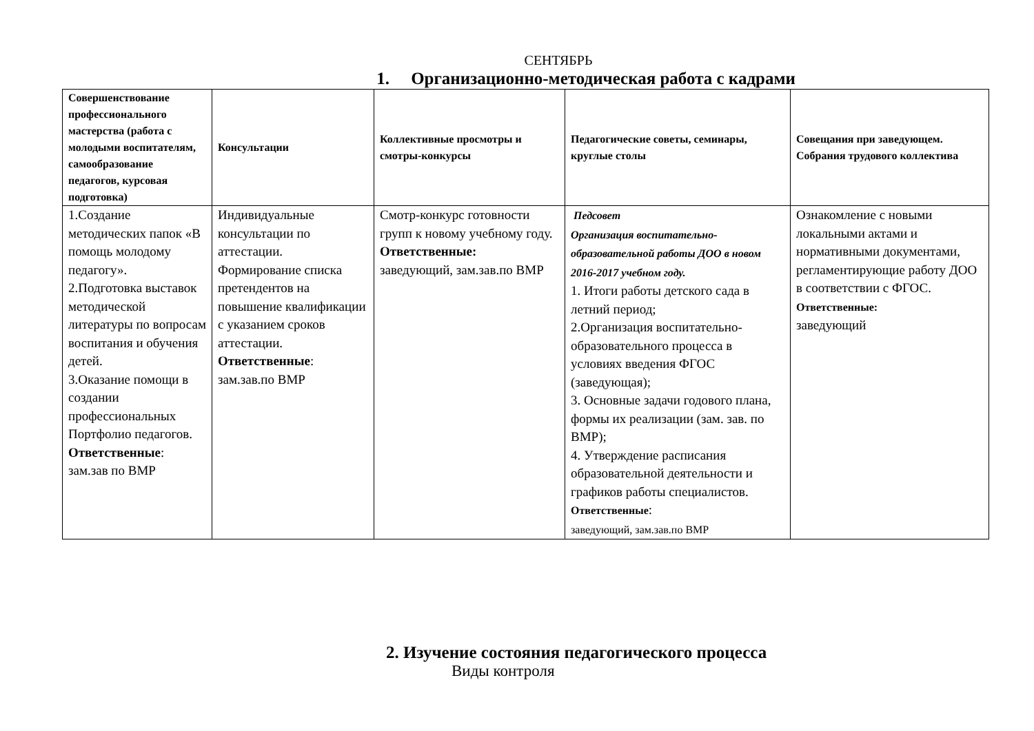СЕНТЯБРЬ
1. Организационно-методическая работа с кадрами
| Совершенствование профессионального мастерства (работа с молодыми воспитателям, самообразование педагогов, курсовая подготовка) | Консультации | Коллективные просмотры и смотры-конкурсы | Педагогические советы, семинары, круглые столы | Совещания при заведующем. Собрания трудового коллектива |
| --- | --- | --- | --- | --- |
| 1.Создание методических папок «В помощь молодому педагогу». 2.Подготовка выставок методической литературы по вопросам воспитания и обучения детей. 3.Оказание помощи в создании профессиональных Портфолио педагогов. Ответственные : зам.зав по ВМР | Индивидуальные консультации по аттестации. Формирование списка претендентов на повышение квалификации с указанием сроков аттестации. Ответственные : зам.зав.по ВМР | Смотр-конкурс готовности групп к новому учебному году. Ответственные: заведующий, зам.зав.по ВМР | Педсовет Организация воспитательно-образовательной работы ДОО в новом 2016-2017 учебном году. 1. Итоги работы детского сада в летний период; 2.Организация воспитательно-образовательного процесса в условиях введения ФГОС (заведующая); 3. Основные задачи годового плана, формы их реализации (зам. зав. по ВМР); 4. Утверждение расписания образовательной деятельности и графиков работы специалистов. Ответственные : заведующий, зам.зав.по ВМР | Ознакомление с новыми локальными актами и нормативными документами, регламентирующие работу ДОО в соответствии с ФГОС. Ответственные: заведующий |
2. Изучение состояния педагогического процесса
Виды контроля